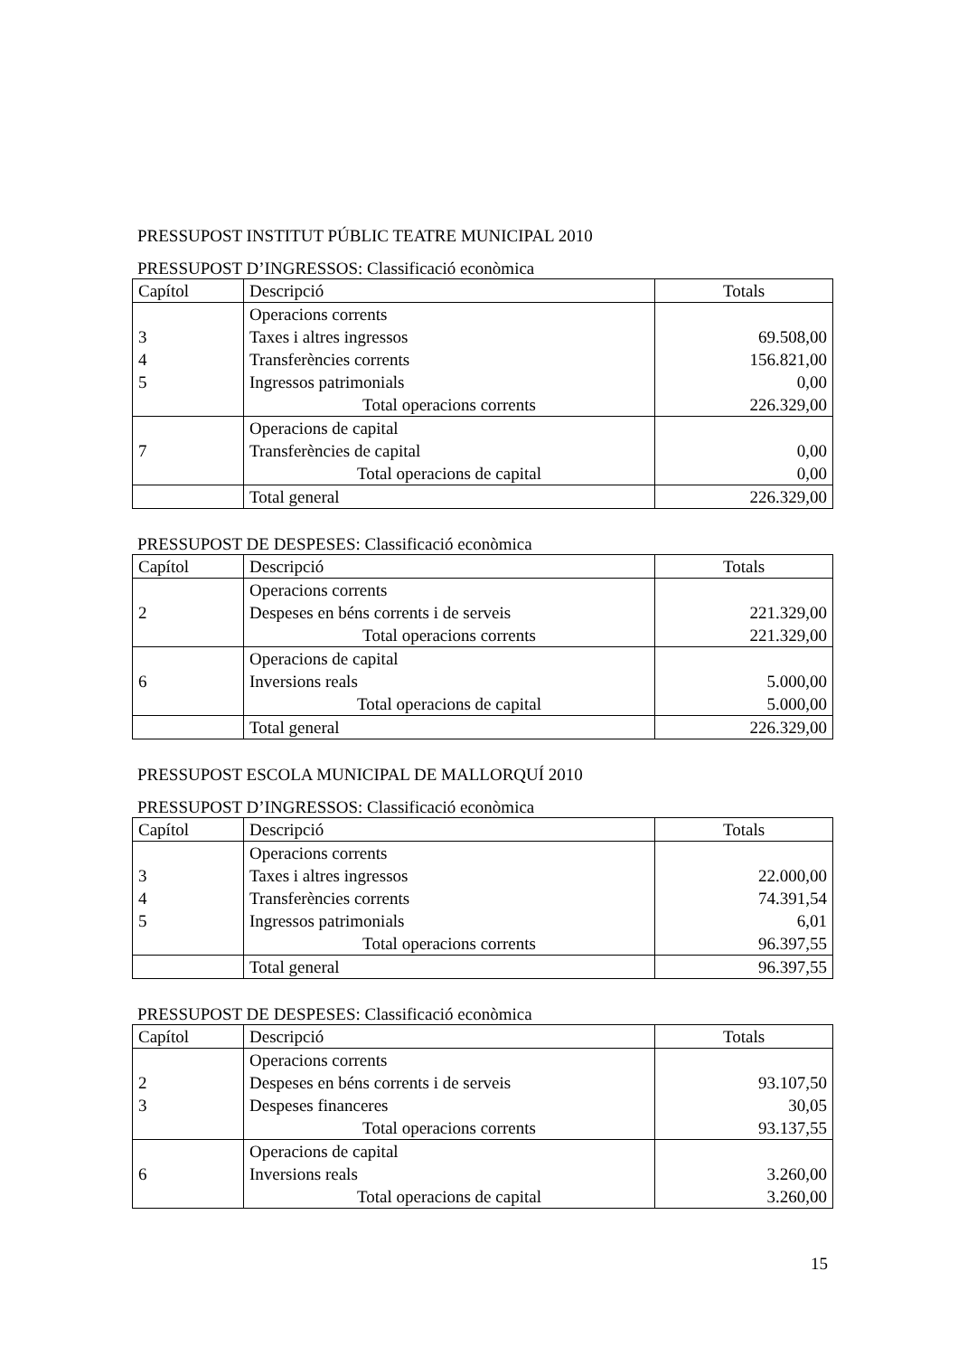PRESSUPOST INSTITUT PÚBLIC TEATRE MUNICIPAL 2010
PRESSUPOST D’INGRESSOS: Classificació econòmica
| Capítol | Descripció | Totals |
| --- | --- | --- |
| | Operacions corrents | |
| 3 | Taxes i altres ingressos | 69.508,00 |
| 4 | Transferències corrents | 156.821,00 |
| 5 | Ingressos patrimonials | 0,00 |
| | Total operacions corrents | 226.329,00 |
| | Operacions de capital | |
| 7 | Transferències de capital | 0,00 |
| | Total operacions de capital | 0,00 |
| | Total general | 226.329,00 |
PRESSUPOST DE DESPESES: Classificació econòmica
| Capítol | Descripció | Totals |
| --- | --- | --- |
| | Operacions corrents | |
| 2 | Despeses en béns corrents i de serveis | 221.329,00 |
| | Total operacions corrents | 221.329,00 |
| | Operacions de capital | |
| 6 | Inversions reals | 5.000,00 |
| | Total operacions de capital | 5.000,00 |
| | Total general | 226.329,00 |
PRESSUPOST ESCOLA MUNICIPAL DE MALLORQUÍ 2010
PRESSUPOST D’INGRESSOS: Classificació econòmica
| Capítol | Descripció | Totals |
| --- | --- | --- |
| | Operacions corrents | |
| 3 | Taxes i altres ingressos | 22.000,00 |
| 4 | Transferències corrents | 74.391,54 |
| 5 | Ingressos patrimonials | 6,01 |
| | Total operacions corrents | 96.397,55 |
| | Total general | 96.397,55 |
PRESSUPOST DE DESPESES: Classificació econòmica
| Capítol | Descripció | Totals |
| --- | --- | --- |
| | Operacions corrents | |
| 2 | Despeses en béns corrents i de serveis | 93.107,50 |
| 3 | Despeses financeres | 30,05 |
| | Total operacions corrents | 93.137,55 |
| | Operacions de capital | |
| 6 | Inversions reals | 3.260,00 |
| | Total operacions de capital | 3.260,00 |
15